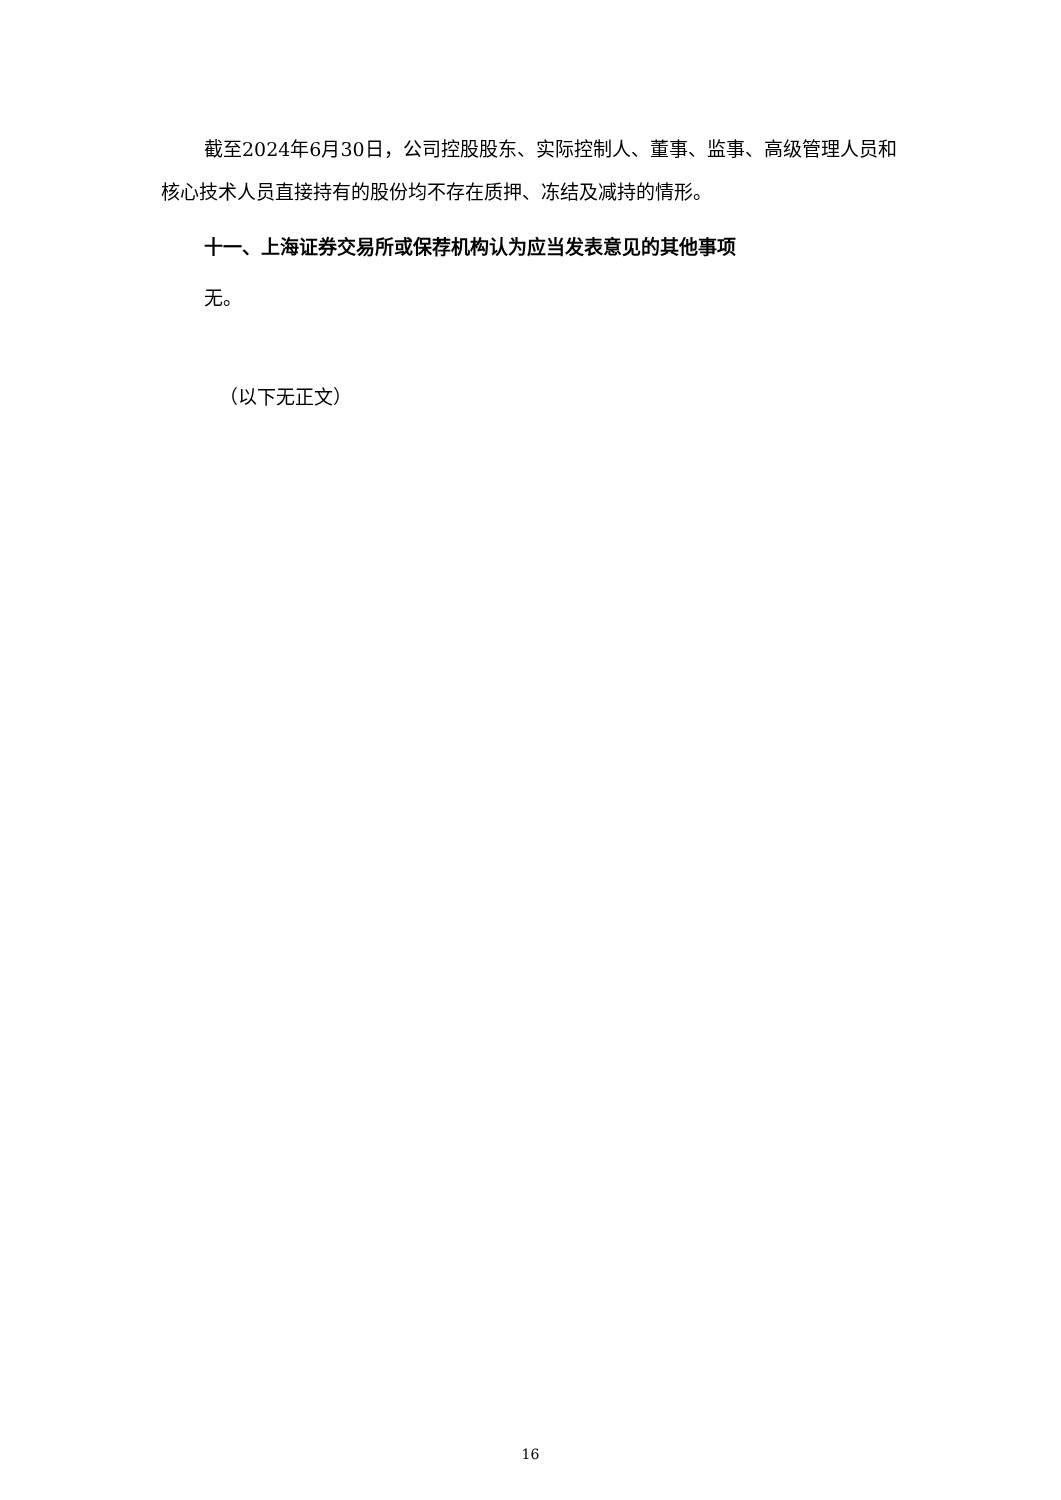截至2024年6月30日，公司控股股东、实际控制人、董事、监事、高级管理人员和核心技术人员直接持有的股份均不存在质押、冻结及减持的情形。
十一、上海证券交易所或保荐机构认为应当发表意见的其他事项
无。
（以下无正文）
16